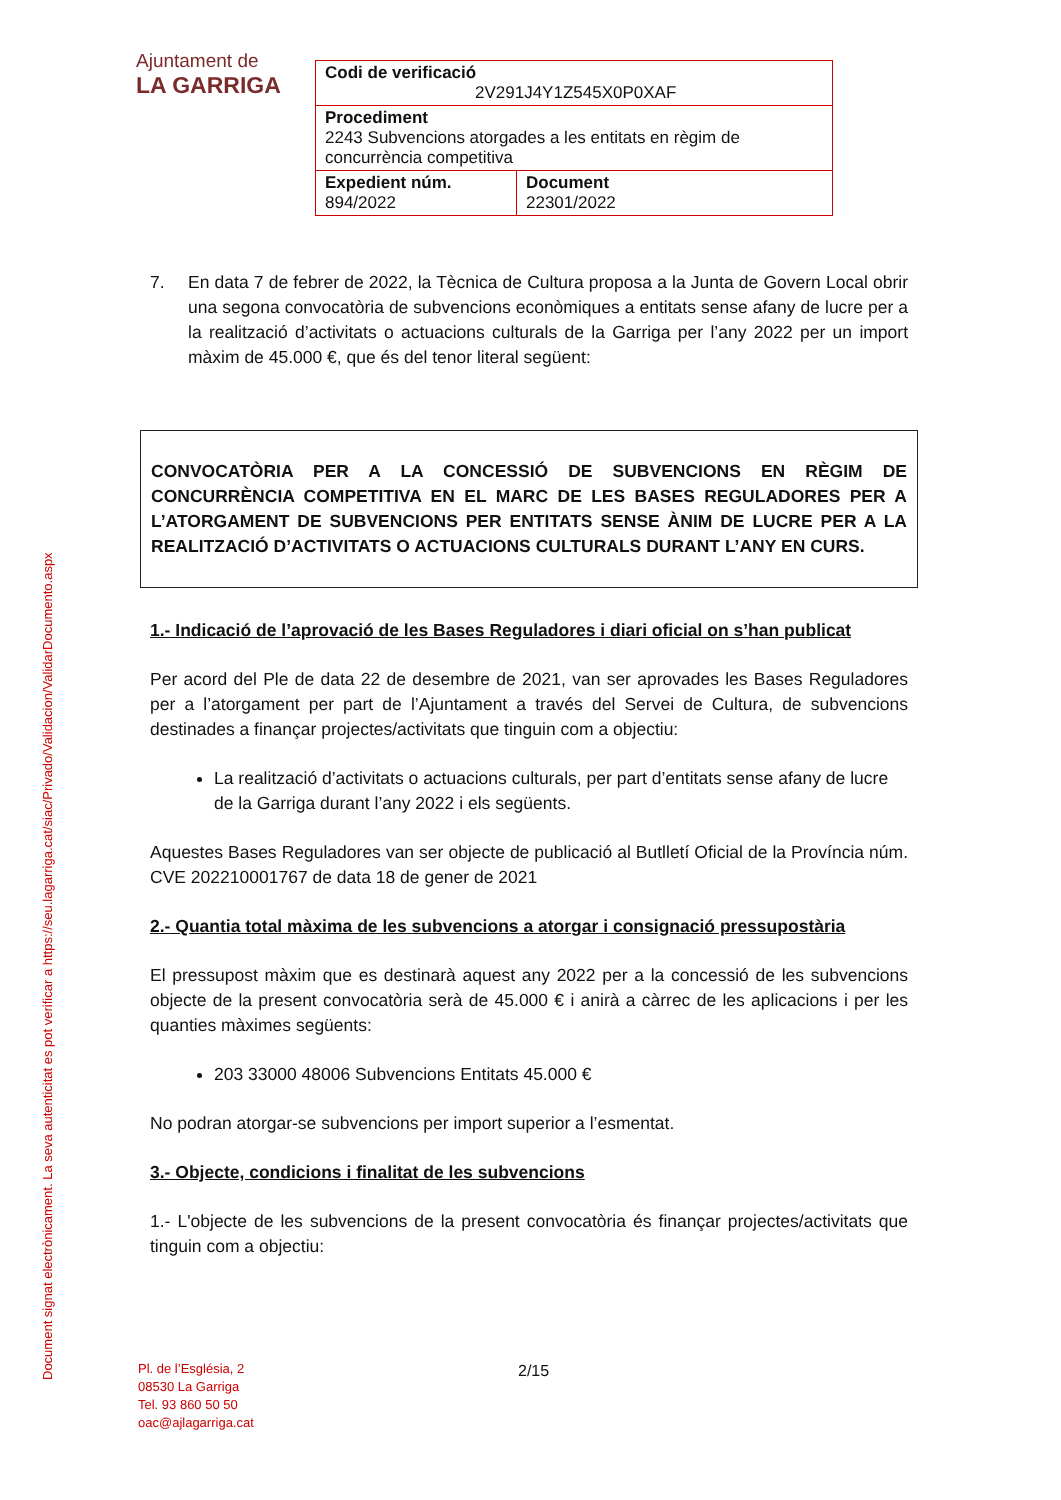Ajuntament de
LA GARRIGA
| Codi de verificació 2V291J4Y1Z545X0P0XAF | |
| Procediment 2243 Subvencions atorgades a les entitats en règim de concurrència competitiva | |
| Expedient núm. 894/2022 | Document 22301/2022 |
Document signat electrònicament. La seva autenticitat es pot verificar a https://seu.lagarriga.cat/siac/Privado/Validacion/ValidarDocumento.aspx
7. En data 7 de febrer de 2022, la Tècnica de Cultura proposa a la Junta de Govern Local obrir una segona convocatòria de subvencions econòmiques a entitats sense afany de lucre per a la realització d’activitats o actuacions culturals de la Garriga per l’any 2022 per un import màxim de 45.000 €, que és del tenor literal següent:
CONVOCATÒRIA PER A LA CONCESSIÓ DE SUBVENCIONS EN RÈGIM DE CONCURRÈNCIA COMPETITIVA EN EL MARC DE LES BASES REGULADORES PER A L’ATORGAMENT DE SUBVENCIONS PER ENTITATS SENSE ÀNIM DE LUCRE PER A LA REALITZACIÓ D’ACTIVITATS O ACTUACIONS CULTURALS DURANT L’ANY EN CURS.
1.- Indicació de l’aprovació de les Bases Reguladores i diari oficial on s’han publicat
Per acord del Ple de data 22 de desembre de 2021, van ser aprovades les Bases Reguladores per a l’atorgament per part de l’Ajuntament a través del Servei de Cultura, de subvencions destinades a finançar projectes/activitats que tinguin com a objectiu:
La realització d’activitats o actuacions culturals, per part d’entitats sense afany de lucre de la Garriga durant l’any 2022 i els següents.
Aquestes Bases Reguladores van ser objecte de publicació al Butlletí Oficial de la Província núm. CVE 202210001767 de data 18 de gener de 2021
2.- Quantia total màxima de les subvencions a atorgar i consignació pressupostària
El pressupost màxim que es destinarà aquest any 2022 per a la concessió de les subvencions objecte de la present convocatòria serà de 45.000 € i anirà a càrrec de les aplicacions i per les quanties màximes següents:
203 33000 48006 Subvencions Entitats 45.000 €
No podran atorgar-se subvencions per import superior a l’esmentat.
3.- Objecte, condicions i finalitat de les subvencions
1.- L'objecte de les subvencions de la present convocatòria és finançar projectes/activitats que tinguin com a objectiu:
Pl. de l’Església, 2
08530 La Garriga
Tel. 93 860 50 50
oac@ajlagarriga.cat
2/15